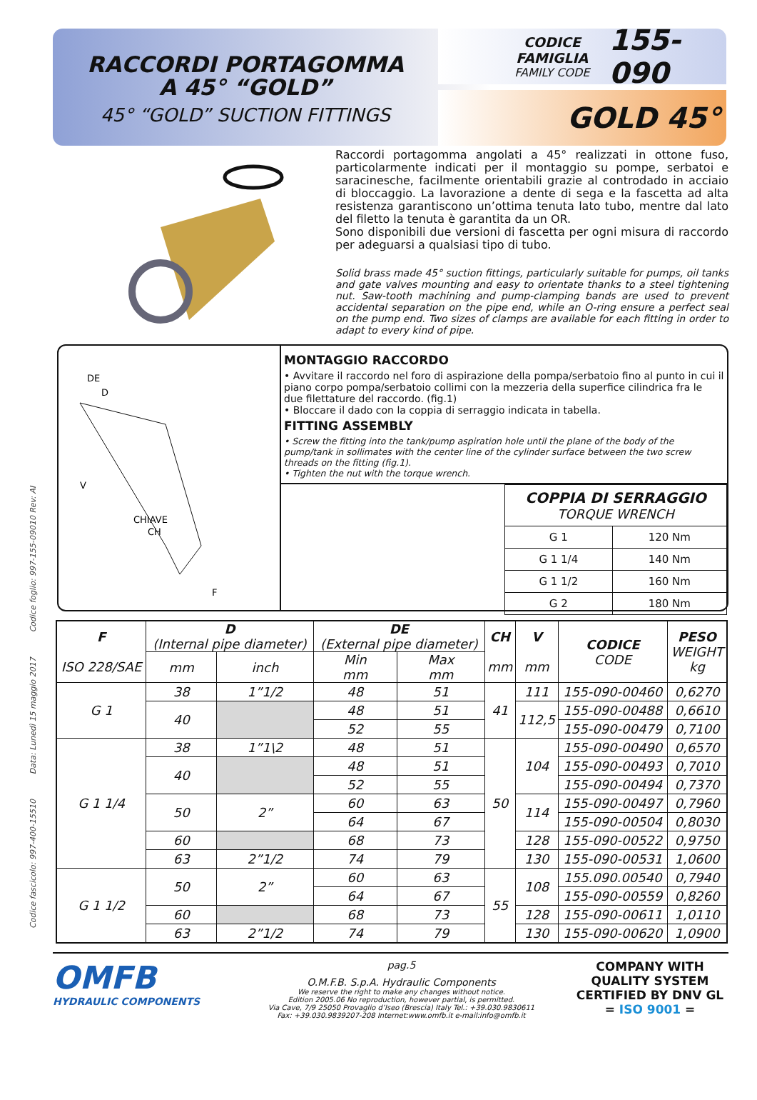Codice fascicolo: 997-400-15510 Data: Lunedì 15 maggio 2017 Codice foglio: 997-155-09010 Rev: AI
RACCORDI PORTAGOMMA
A 45° “GOLD”
45° “GOLD” SUCTION FITTINGS
CODICE FAMIGLIA
FAMILY CODE
155-090
GOLD 45°
Raccordi portagomma angolati a 45° realizzati in ottone fuso, particolarmente indicati per il montaggio su pompe, serbatoi e saracinesche, facilmente orientabili grazie al controdado in acciaio di bloccaggio. La lavorazione a dente di sega e la fascetta ad alta resistenza garantiscono un’ottima tenuta lato tubo, mentre dal lato del filetto la tenuta è garantita da un OR.
Sono disponibili due versioni di fascetta per ogni misura di raccordo per adeguarsi a qualsiasi tipo di tubo.
Solid brass made 45° suction fittings, particularly suitable for pumps, oil tanks and gate valves mounting and easy to orientate thanks to a steel tightening nut. Saw-tooth machining and pump-clamping bands are used to prevent accidental separation on the pipe end, while an O-ring ensure a perfect seal on the pump end. Two sizes of clamps are available for each fitting in order to adapt to every kind of pipe.
DE
D
V
CHIAVE
CH
F
MONTAGGIO RACCORDO
• Avvitare il raccordo nel foro di aspirazione della pompa/serbatoio fino al punto in cui il piano corpo pompa/serbatoio collimi con la mezzeria della superfice cilindrica fra le due filettature del raccordo. (fig.1)
• Bloccare il dado con la coppia di serraggio indicata in tabella.
FITTING ASSEMBLY
• Screw the fitting into the tank/pump aspiration hole until the plane of the body of the pump/tank in sollimates with the center line of the cylinder surface between the two screw threads on the fitting (fig.1).
• Tighten the nut with the torque wrench.
| COPPIA DI SERRAGGIO TORQUE WRENCH | |
| G 1 | 120 Nm |
| G 1 1/4 | 140 Nm |
| G 1 1/2 | 160 Nm |
| G 2 | 180 Nm |
| F ISO 228/SAE | D (Internal pipe diameter) | | DE (External pipe diameter) | | CH mm | V mm | CODICE CODE | PESO WEIGHT kg |
| --- | --- | --- | --- | --- | --- | --- | --- | --- |
| | mm | inch | Min mm | Max mm | | | | |
| G 1 | 38 | 1”1/2 | 48 | 51 | 41 | 111 | 155-090-00460 | 0,6270 |
| | 40 | | 48 | 51 | | 112,5 | 155-090-00488 | 0,6610 |
| | | | 52 | 55 | | | 155-090-00479 | 0,7100 |
| G 1 1/4 | 38 | 1”1\2 | 48 | 51 | 50 | 104 | 155-090-00490 | 0,6570 |
| | 40 | | 48 | 51 | | | 155-090-00493 | 0,7010 |
| | | | 52 | 55 | | | 155-090-00494 | 0,7370 |
| | 50 | 2” | 60 | 63 | | 114 | 155-090-00497 | 0,7960 |
| | | | 64 | 67 | | | 155-090-00504 | 0,8030 |
| | 60 | | 68 | 73 | | 128 | 155-090-00522 | 0,9750 |
| | 63 | 2”1/2 | 74 | 79 | | 130 | 155-090-00531 | 1,0600 |
| G 1 1/2 | 50 | 2” | 60 | 63 | 55 | 108 | 155.090.00540 | 0,7940 |
| | | | 64 | 67 | | | 155-090-00559 | 0,8260 |
| | 60 | | 68 | 73 | | 128 | 155-090-00611 | 1,0110 |
| | 63 | 2”1/2 | 74 | 79 | | 130 | 155-090-00620 | 1,0900 |
OMFB
HYDRAULIC COMPONENTS
pag.5
O.M.F.B. S.p.A. Hydraulic Components
We reserve the right to make any changes without notice.
Edition 2005.06 No reproduction, however partial, is permitted.
Via Cave, 7/9 25050 Provaglio d’Iseo (Brescia) Italy Tel.: +39.030.9830611
Fax: +39.030.9839207-208 Internet:www.omfb.it e-mail:info@omfb.it
COMPANY WITH QUALITY SYSTEM CERTIFIED BY DNV GL
= ISO 9001 =